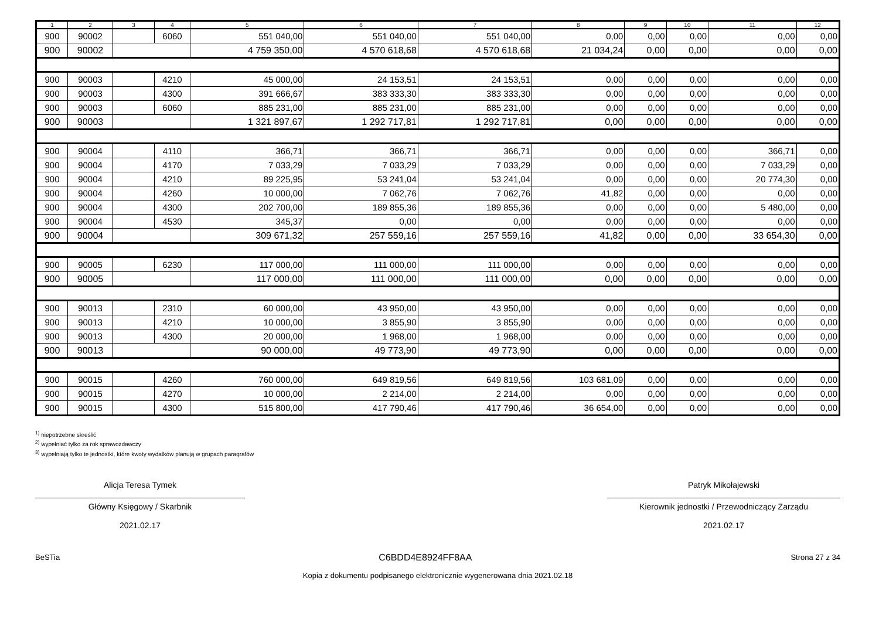| 1 | 2 | 3 | 4 | 5 | 6 | 7 | 8 | 9 | 10 | 11 | 12 |
| --- | --- | --- | --- | --- | --- | --- | --- | --- | --- | --- | --- |
| 900 | 90002 | | 6060 | 551 040,00 | 551 040,00 | 551 040,00 | 0,00 | 0,00 | 0,00 | 0,00 | 0,00 |
| 900 | 90002 | | | 4 759 350,00 | 4 570 618,68 | 4 570 618,68 | 21 034,24 | 0,00 | 0,00 | 0,00 | 0,00 |
| 900 | 90003 | | 4210 | 45 000,00 | 24 153,51 | 24 153,51 | 0,00 | 0,00 | 0,00 | 0,00 | 0,00 |
| 900 | 90003 | | 4300 | 391 666,67 | 383 333,30 | 383 333,30 | 0,00 | 0,00 | 0,00 | 0,00 | 0,00 |
| 900 | 90003 | | 6060 | 885 231,00 | 885 231,00 | 885 231,00 | 0,00 | 0,00 | 0,00 | 0,00 | 0,00 |
| 900 | 90003 | | | 1 321 897,67 | 1 292 717,81 | 1 292 717,81 | 0,00 | 0,00 | 0,00 | 0,00 | 0,00 |
| 900 | 90004 | | 4110 | 366,71 | 366,71 | 366,71 | 0,00 | 0,00 | 0,00 | 366,71 | 0,00 |
| 900 | 90004 | | 4170 | 7 033,29 | 7 033,29 | 7 033,29 | 0,00 | 0,00 | 0,00 | 7 033,29 | 0,00 |
| 900 | 90004 | | 4210 | 89 225,95 | 53 241,04 | 53 241,04 | 0,00 | 0,00 | 0,00 | 20 774,30 | 0,00 |
| 900 | 90004 | | 4260 | 10 000,00 | 7 062,76 | 7 062,76 | 41,82 | 0,00 | 0,00 | 0,00 | 0,00 |
| 900 | 90004 | | 4300 | 202 700,00 | 189 855,36 | 189 855,36 | 0,00 | 0,00 | 0,00 | 5 480,00 | 0,00 |
| 900 | 90004 | | 4530 | 345,37 | 0,00 | 0,00 | 0,00 | 0,00 | 0,00 | 0,00 | 0,00 |
| 900 | 90004 | | | 309 671,32 | 257 559,16 | 257 559,16 | 41,82 | 0,00 | 0,00 | 33 654,30 | 0,00 |
| 900 | 90005 | | 6230 | 117 000,00 | 111 000,00 | 111 000,00 | 0,00 | 0,00 | 0,00 | 0,00 | 0,00 |
| 900 | 90005 | | | 117 000,00 | 111 000,00 | 111 000,00 | 0,00 | 0,00 | 0,00 | 0,00 | 0,00 |
| 900 | 90013 | | 2310 | 60 000,00 | 43 950,00 | 43 950,00 | 0,00 | 0,00 | 0,00 | 0,00 | 0,00 |
| 900 | 90013 | | 4210 | 10 000,00 | 3 855,90 | 3 855,90 | 0,00 | 0,00 | 0,00 | 0,00 | 0,00 |
| 900 | 90013 | | 4300 | 20 000,00 | 1 968,00 | 1 968,00 | 0,00 | 0,00 | 0,00 | 0,00 | 0,00 |
| 900 | 90013 | | | 90 000,00 | 49 773,90 | 49 773,90 | 0,00 | 0,00 | 0,00 | 0,00 | 0,00 |
| 900 | 90015 | | 4260 | 760 000,00 | 649 819,56 | 649 819,56 | 103 681,09 | 0,00 | 0,00 | 0,00 | 0,00 |
| 900 | 90015 | | 4270 | 10 000,00 | 2 214,00 | 2 214,00 | 0,00 | 0,00 | 0,00 | 0,00 | 0,00 |
| 900 | 90015 | | 4300 | 515 800,00 | 417 790,46 | 417 790,46 | 36 654,00 | 0,00 | 0,00 | 0,00 | 0,00 |
<sup>1)</sup> niepotrzebne skreślić
<sup>2)</sup> wypełniać tylko za rok sprawozdawczy
<sup>3)</sup> wypełniają tylko te jednostki, które kwoty wydatków planują w grupach paragrafów
Alicja Teresa Tymek
Główny Księgowy / Skarbnik
2021.02.17
Patryk Mikołajewski
Kierownik jednostki / Przewodniczący Zarządu
2021.02.17
BeSTia C6BDD4E8924FF8AA Strona 27 z 34
Kopia z dokumentu podpisanego elektronicznie wygenerowana dnia 2021.02.18